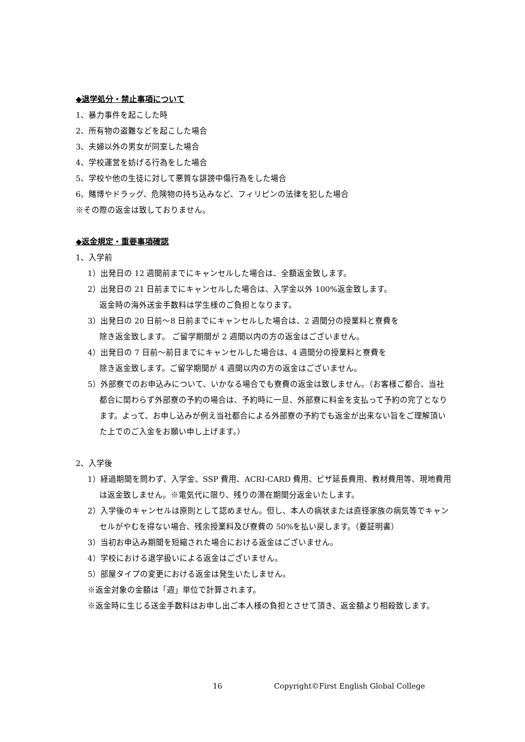◆退学処分・禁止事項について
1、暴力事件を起こした時
2、所有物の盗難などを起こした場合
3、夫婦以外の男女が同室した場合
4、学校運営を妨げる行為をした場合
5、学校や他の生徒に対して悪質な誹謗中傷行為をした場合
6、賭博やドラッグ、危険物の持ち込みなど、フィリピンの法律を犯した場合
※その際の返金は致しておりません。
◆返金規定・重要事項確認
1、入学前
1）出発日の 12 週間前までにキャンセルした場合は、全額返金致します。
2）出発日の 21 日前までにキャンセルした場合は、入学金以外 100%返金致します。
返金時の海外送金手数料は学生様のご負担となります。
3）出発日の 20 日前～8 日前までにキャンセルした場合は、2 週間分の授業料と寮費を
除き返金致します。 ご留学期間が 2 週間以内の方の返金はございません。
4）出発日の 7 日前～前日までにキャンセルした場合は、4 週間分の授業料と寮費を
除き返金致します。ご留学期間が 4 週間以内の方の返金はございません。
5）外部寮でのお申込みについて、いかなる場合でも寮費の返金は致しません。（お客様ご都合、当社都合に関わらず外部寮の予約の場合は、予約時に一旦、外部寮に料金を支払って予約の完了となります。よって、お申し込みが例え当社都合による外部寮の予約でも返金が出来ない旨をご理解頂いた上でのご入金をお願い申し上げます。）
2、入学後
1）経過期間を問わず、入学金、SSP 費用、ACRI-CARD 費用、ビザ延長費用、教材費用等、現地費用は返金致しません。※電気代に限り、残りの滞在期間分返金いたします。
2）入学後のキャンセルは原則として認めません。但し、本人の病状または直径家族の病気等でキャンセルがやむを得ない場合、残余授業料及び寮費の 50%を払い戻します。（要証明書）
3）当初お申込み期間を短縮された場合における返金はございません。
4）学校における退学扱いによる返金はございません。
5）部屋タイプの変更における返金は発生いたしません。
※返金対象の金額は「週」単位で計算されます。
※返金時に生じる送金手数料はお申し出ご本人様の負担とさせて頂き、返金額より相殺致します。
16 Copyright©First English Global College